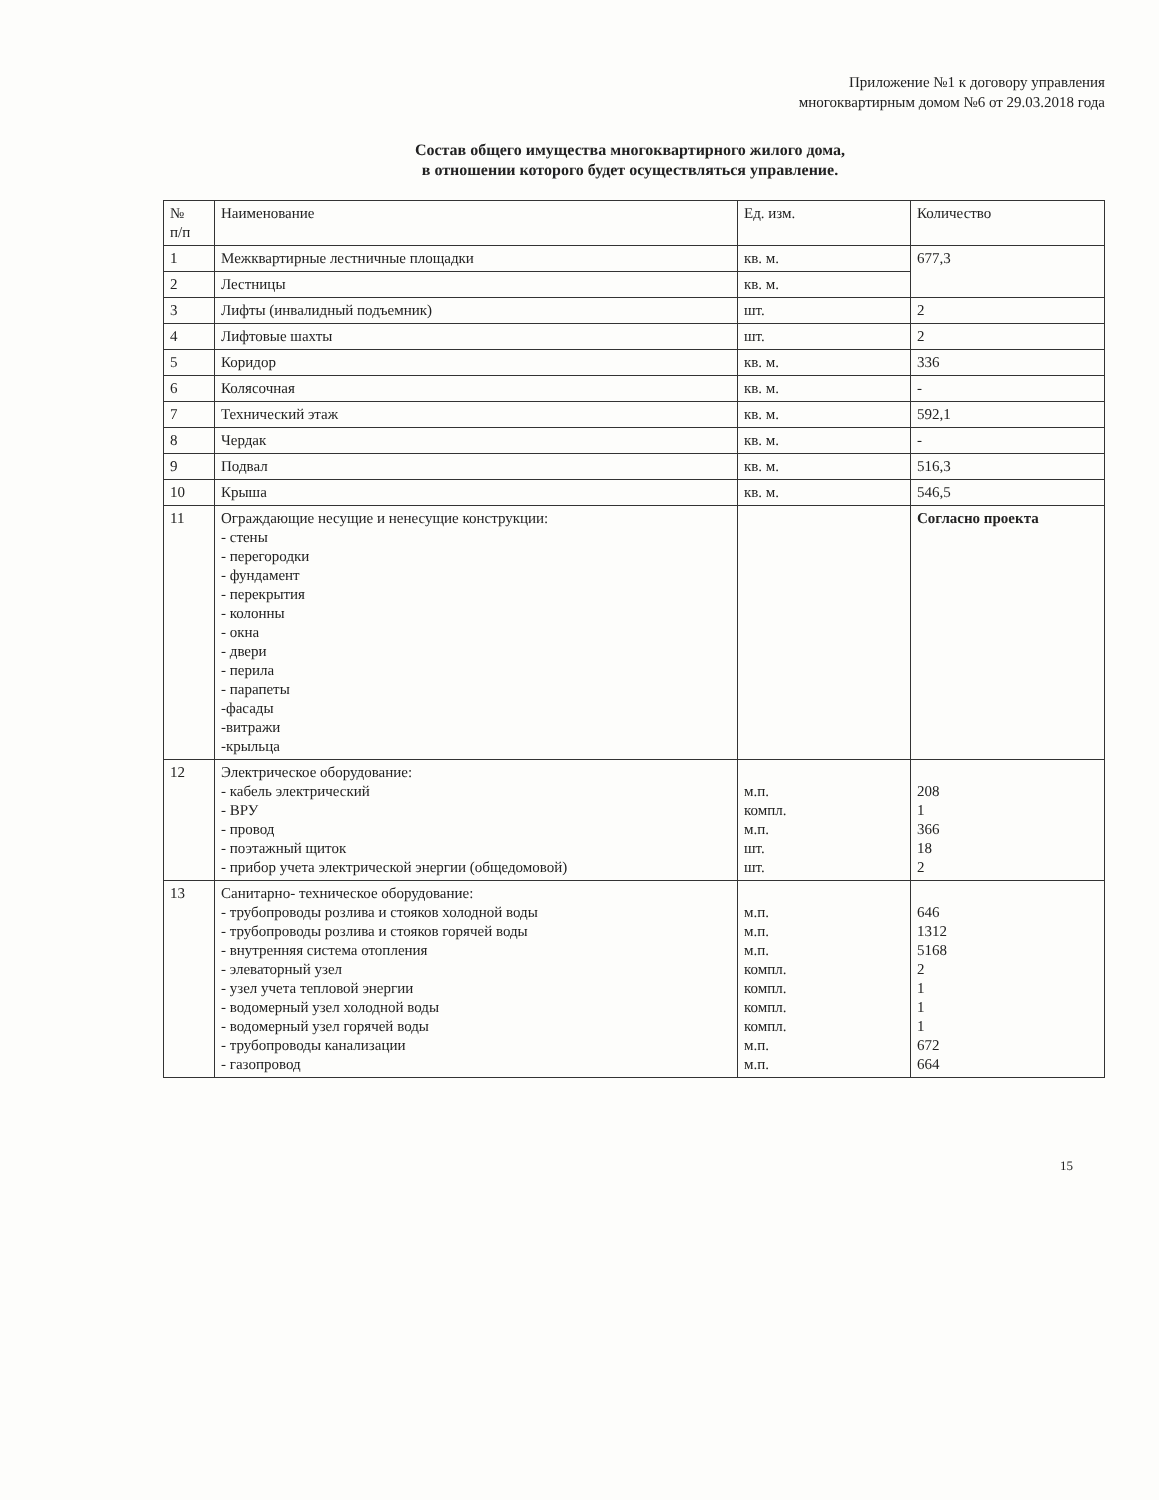Приложение №1 к договору управления
многоквартирным домом №6 от 29.03.2018 года
Состав общего имущества многоквартирного жилого дома,
в отношении которого будет осуществляться управление.
| № п/п | Наименование | Ед. изм. | Количество |
| --- | --- | --- | --- |
| 1 | Межквартирные лестничные площадки | кв. м. | 677,3 |
| 2 | Лестницы | кв. м. | |
| 3 | Лифты (инвалидный подъемник) | шт. | 2 |
| 4 | Лифтовые шахты | шт. | 2 |
| 5 | Коридор | кв. м. | 336 |
| 6 | Колясочная | кв. м. | - |
| 7 | Технический этаж | кв. м. | 592,1 |
| 8 | Чердак | кв. м. | - |
| 9 | Подвал | кв. м. | 516,3 |
| 10 | Крыша | кв. м. | 546,5 |
| 11 | Ограждающие несущие и ненесущие конструкции: - стены - перегородки - фундамент - перекрытия - колонны - окна - двери - перила - парапеты -фасады -витражи -крыльца | | Согласно проекта |
| 12 | Электрическое оборудование: - кабель электрический - ВРУ - провод - поэтажный щиток - прибор учета электрической энергии (общедомовой) | м.п. компл. м.п. шт. шт. | 208 1 366 18 2 |
| 13 | Санитарно- техническое оборудование: - трубопроводы розлива и стояков холодной воды - трубопроводы розлива и стояков горячей воды - внутренняя система отопления - элеваторный узел - узел учета тепловой энергии - водомерный узел холодной воды - водомерный узел горячей воды - трубопроводы канализации - газопровод | м.п. м.п. м.п. компл. компл. компл. компл. м.п. м.п. | 646 1312 5168 2 1 1 1 672 664 |
15